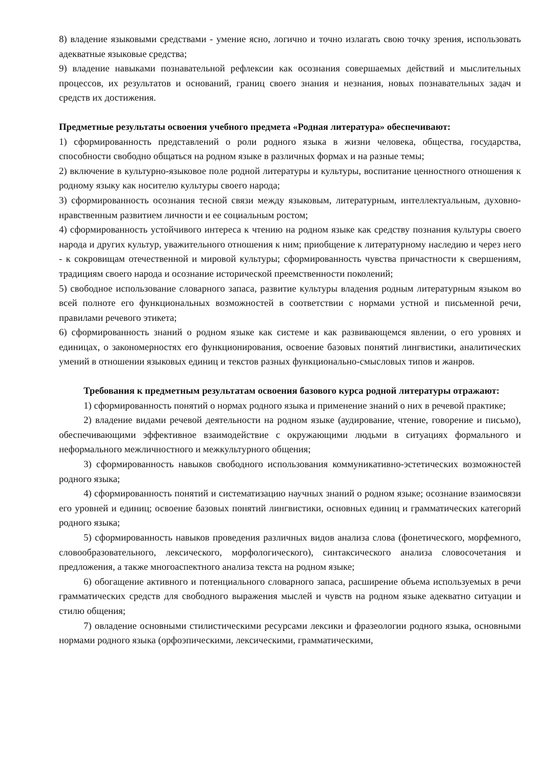8) владение языковыми средствами - умение ясно, логично и точно излагать свою точку зрения, использовать адекватные языковые средства;
9) владение навыками познавательной рефлексии как осознания совершаемых действий и мыслительных процессов, их результатов и оснований, границ своего знания и незнания, новых познавательных задач и средств их достижения.
Предметные результаты освоения учебного предмета «Родная литература» обеспечивают:
1) сформированность представлений о роли родного языка в жизни человека, общества, государства, способности свободно общаться на родном языке в различных формах и на разные темы;
2) включение в культурно-языковое поле родной литературы и культуры, воспитание ценностного отношения к родному языку как носителю культуры своего народа;
3) сформированность осознания тесной связи между языковым, литературным, интеллектуальным, духовно-нравственным развитием личности и ее социальным ростом;
4) сформированность устойчивого интереса к чтению на родном языке как средству познания культуры своего народа и других культур, уважительного отношения к ним; приобщение к литературному наследию и через него - к сокровищам отечественной и мировой культуры; сформированность чувства причастности к свершениям, традициям своего народа и осознание исторической преемственности поколений;
5) свободное использование словарного запаса, развитие культуры владения родным литературным языком во всей полноте его функциональных возможностей в соответствии с нормами устной и письменной речи, правилами речевого этикета;
6) сформированность знаний о родном языке как системе и как развивающемся явлении, о его уровнях и единицах, о закономерностях его функционирования, освоение базовых понятий лингвистики, аналитических умений в отношении языковых единиц и текстов разных функционально-смысловых типов и жанров.
Требования к предметным результатам освоения базового курса родной литературы отражают:
1) сформированность понятий о нормах родного языка и применение знаний о них в речевой практике;
2) владение видами речевой деятельности на родном языке (аудирование, чтение, говорение и письмо), обеспечивающими эффективное взаимодействие с окружающими людьми в ситуациях формального и неформального межличностного и межкультурного общения;
3) сформированность навыков свободного использования коммуникативно-эстетических возможностей родного языка;
4) сформированность понятий и систематизацию научных знаний о родном языке; осознание взаимосвязи его уровней и единиц; освоение базовых понятий лингвистики, основных единиц и грамматических категорий родного языка;
5) сформированность навыков проведения различных видов анализа слова (фонетического, морфемного, словообразовательного, лексического, морфологического), синтаксического анализа словосочетания и предложения, а также многоаспектного анализа текста на родном языке;
6) обогащение активного и потенциального словарного запаса, расширение объема используемых в речи грамматических средств для свободного выражения мыслей и чувств на родном языке адекватно ситуации и стилю общения;
7) овладение основными стилистическими ресурсами лексики и фразеологии родного языка, основными нормами родного языка (орфоэпическими, лексическими, грамматическими,